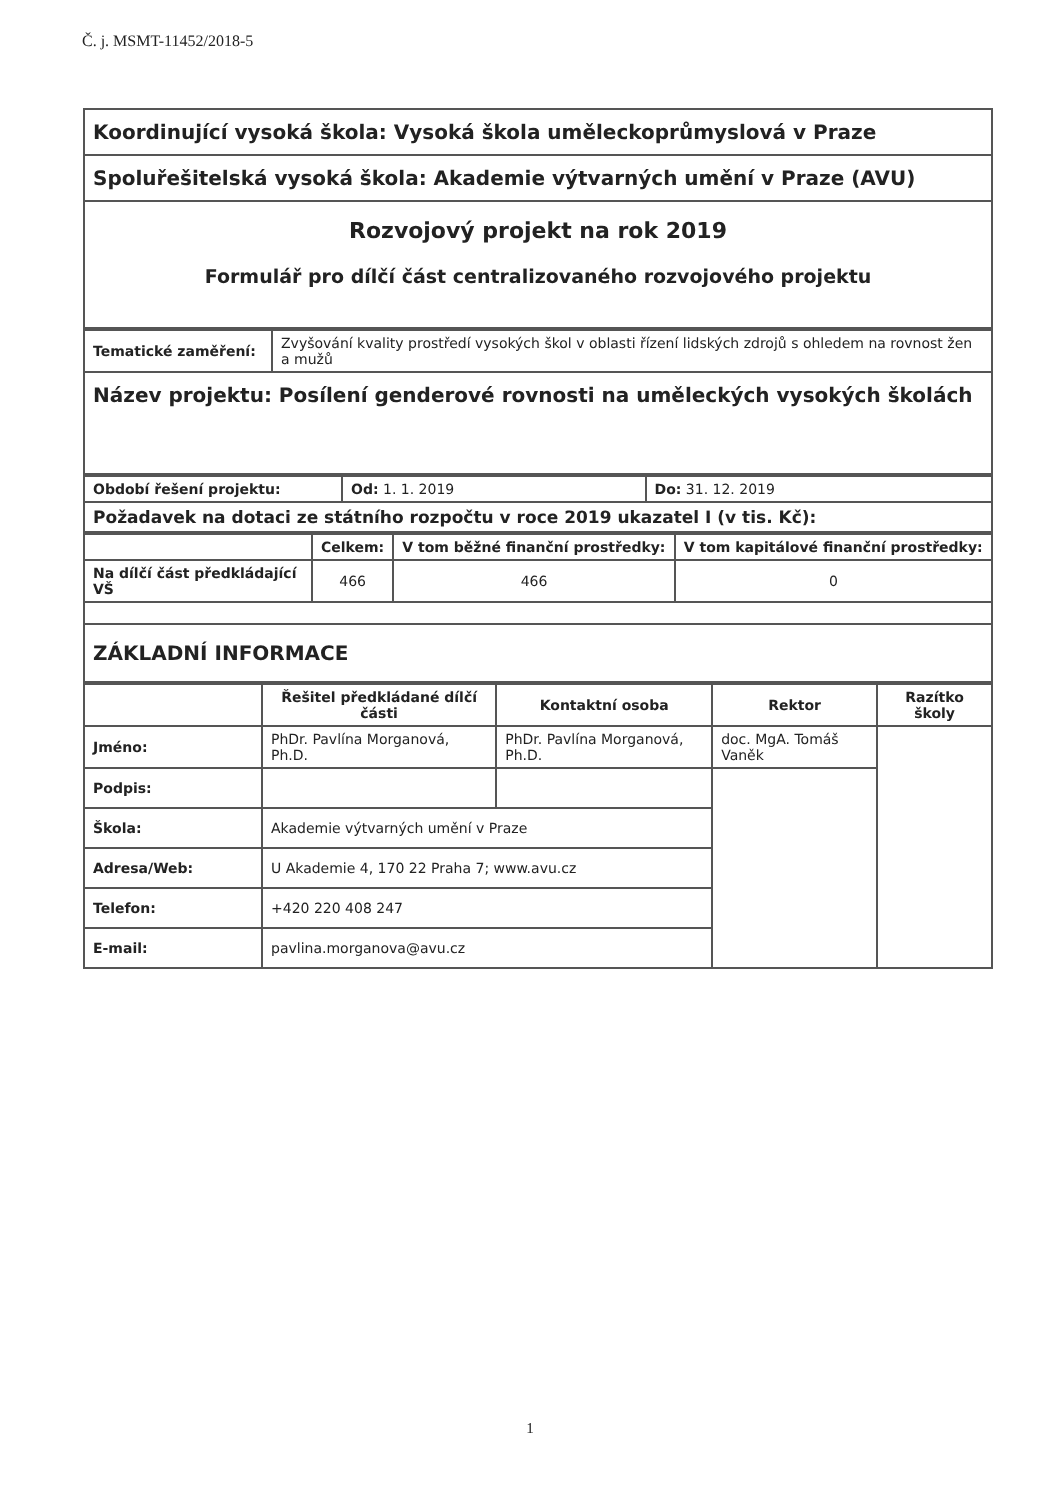Č. j. MSMT-11452/2018-5
| Koordinující vysoká škola: Vysoká škola uměleckoprůmyslová v Praze |
| Spoluřešitelská vysoká škola: Akademie výtvarných umění v Praze (AVU) |
| Rozvojový projekt na rok 2019 Formulář pro dílčí část centralizovaného rozvojového projektu |
| Tematické zaměření: | Zvyšování kvality prostředí vysokých škol v oblasti řízení lidských zdrojů s ohledem na rovnost žen a mužů |
| Název projektu: Posílení genderové rovnosti na uměleckých vysokých školách | |
| Období řešení projektu: | Od: 1. 1. 2019 | Do: 31. 12. 2019 |
| Požadavek na dotaci ze státního rozpočtu v roce 2019 ukazatel I (v tis. Kč): | | |
| | Celkem: | V tom běžné finanční prostředky: | V tom kapitálové finanční prostředky: |
| --- | --- | --- | --- |
| Na dílčí část předkládající VŠ | 466 | 466 | 0 |
| ZÁKLADNÍ INFORMACE | | | |
| | Řešitel předkládané dílčí části | Kontaktní osoba | Rektor | Razítko školy |
| --- | --- | --- | --- | --- |
| Jméno: | PhDr. Pavlína Morganová, Ph.D. | PhDr. Pavlína Morganová, Ph.D. | doc. MgA. Tomáš Vaněk | |
| Podpis: | | | | |
| Škola: | Akademie výtvarných umění v Praze | | | |
| Adresa/Web: | U Akademie 4, 170 22 Praha 7; www.avu.cz | | | |
| Telefon: | +420 220 408 247 | | | |
| E-mail: | pavlina.morganova@avu.cz | | | |
1